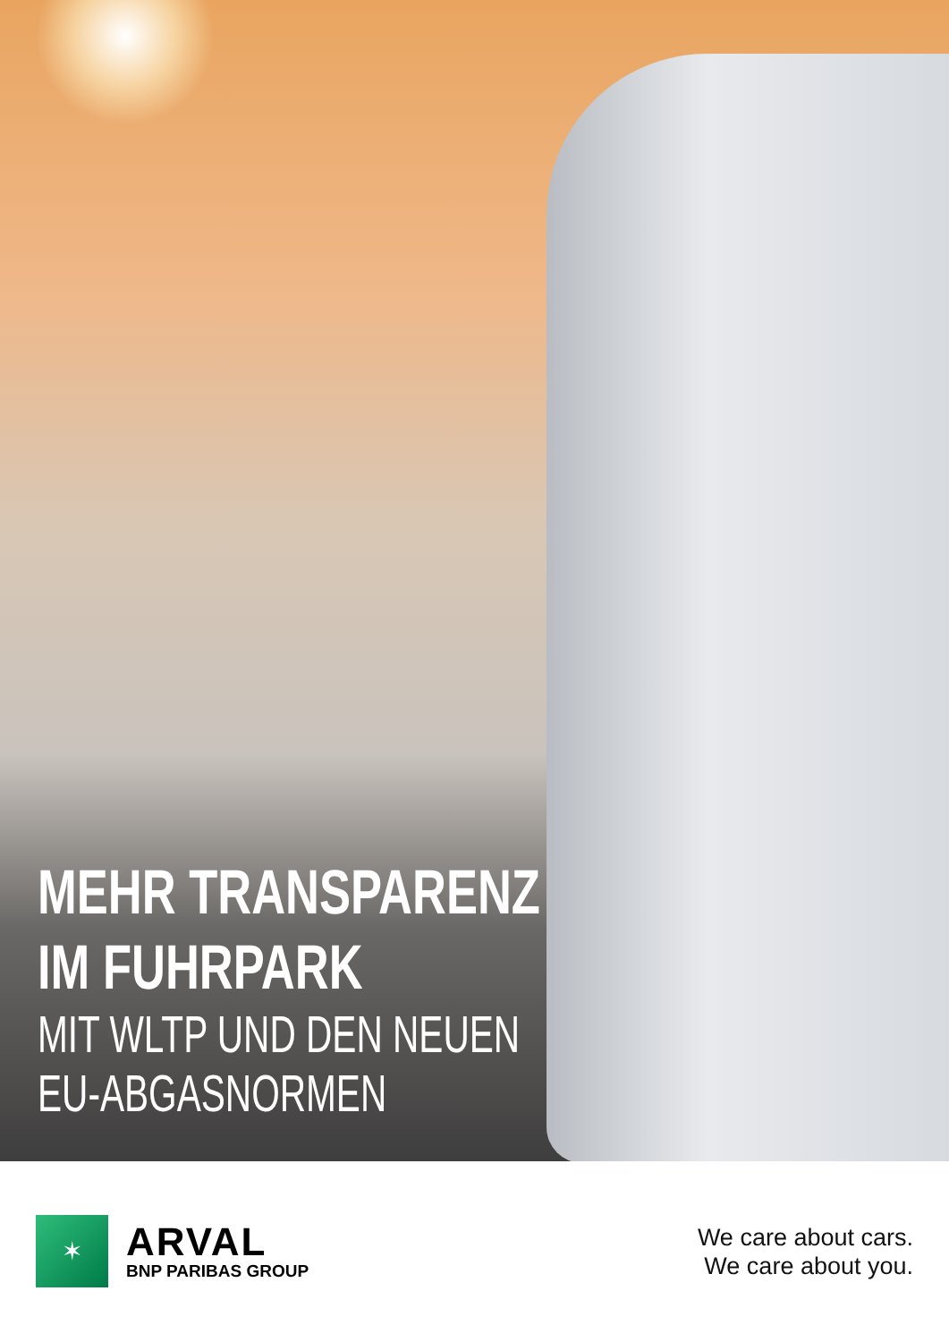MEHR TRANSPARENZ
IM FUHRPARK
MIT WLTP UND DEN NEUEN
EU-ABGASNORMEN
✶
ARVAL
BNP PARIBAS GROUP
We care about cars.
We care about you.